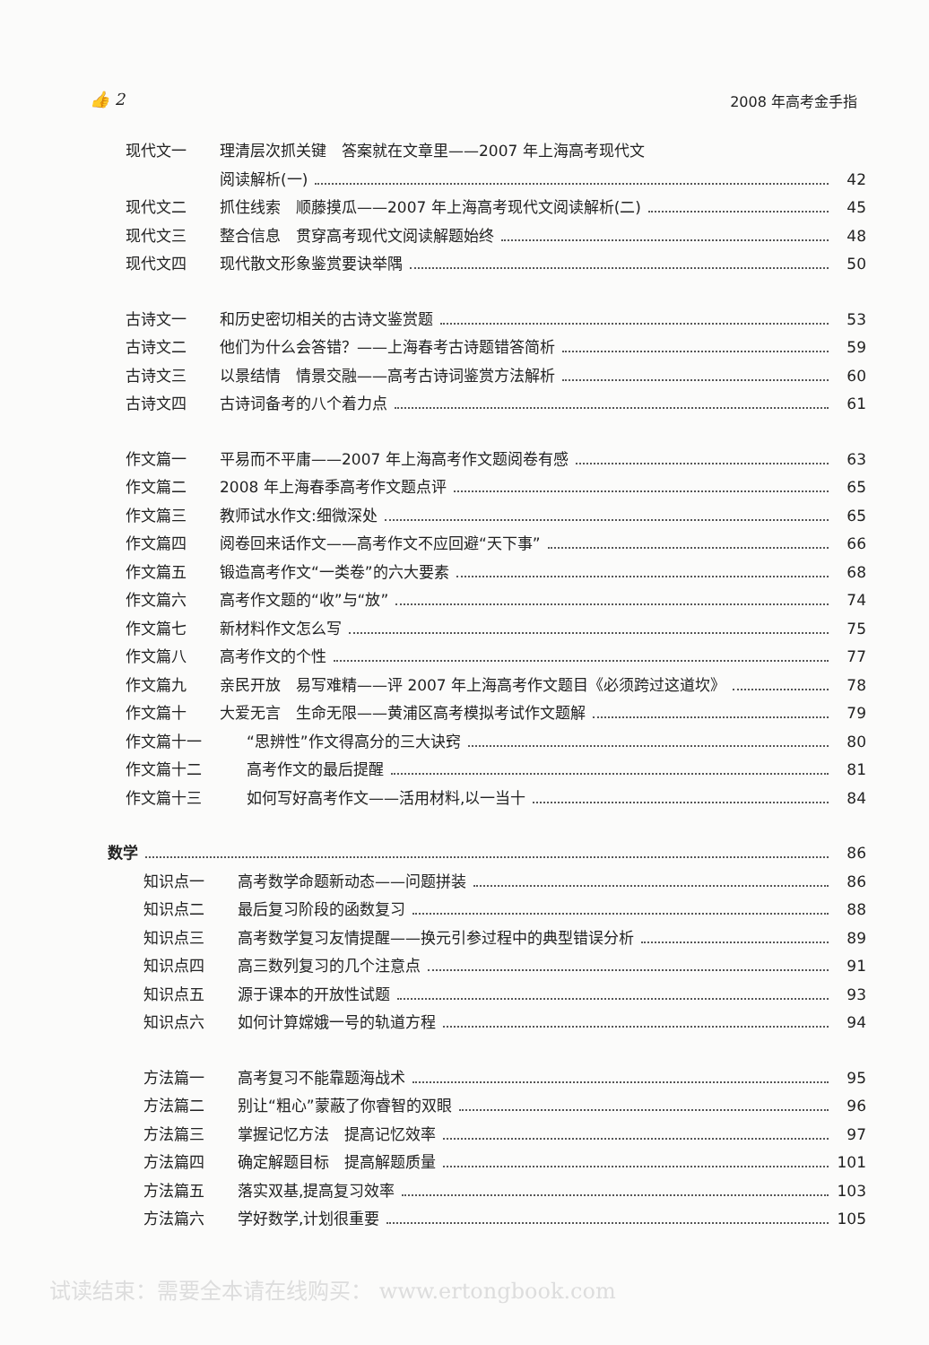👍 2 2008 年高考金手指
现代文一 理清层次抓关键　答案就在文章里——2007 年上海高考现代文
阅读解析(一) 42
现代文二 抓住线索　顺藤摸瓜——2007 年上海高考现代文阅读解析(二) 45
现代文三 整合信息　贯穿高考现代文阅读解题始终 48
现代文四 现代散文形象鉴赏要诀举隅 50
古诗文一 和历史密切相关的古诗文鉴赏题 53
古诗文二 他们为什么会答错？——上海春考古诗题错答简析 59
古诗文三 以景结情　情景交融——高考古诗词鉴赏方法解析 60
古诗文四 古诗词备考的八个着力点 61
作文篇一 平易而不平庸——2007 年上海高考作文题阅卷有感 63
作文篇二 2008 年上海春季高考作文题点评 65
作文篇三 教师试水作文:细微深处 65
作文篇四 阅卷回来话作文——高考作文不应回避“天下事” 66
作文篇五 锻造高考作文“一类卷”的六大要素 68
作文篇六 高考作文题的“收”与“放” 74
作文篇七 新材料作文怎么写 75
作文篇八 高考作文的个性 77
作文篇九 亲民开放　易写难精——评 2007 年上海高考作文题目《必须跨过这道坎》 78
作文篇十 大爱无言　生命无限——黄浦区高考模拟考试作文题解 79
作文篇十一 “思辨性”作文得高分的三大诀窍 80
作文篇十二 高考作文的最后提醒 81
作文篇十三 如何写好高考作文——活用材料,以一当十 84
数学 86
知识点一 高考数学命题新动态——问题拼装 86
知识点二 最后复习阶段的函数复习 88
知识点三 高考数学复习友情提醒——换元引参过程中的典型错误分析 89
知识点四 高三数列复习的几个注意点 91
知识点五 源于课本的开放性试题 93
知识点六 如何计算嫦娥一号的轨道方程 94
方法篇一 高考复习不能靠题海战术 95
方法篇二 别让“粗心”蒙蔽了你睿智的双眼 96
方法篇三 掌握记忆方法　提高记忆效率 97
方法篇四 确定解题目标　提高解题质量 101
方法篇五 落实双基,提高复习效率 103
方法篇六 学好数学,计划很重要 105
试读结束：需要全本请在线购买： www.ertongbook.com